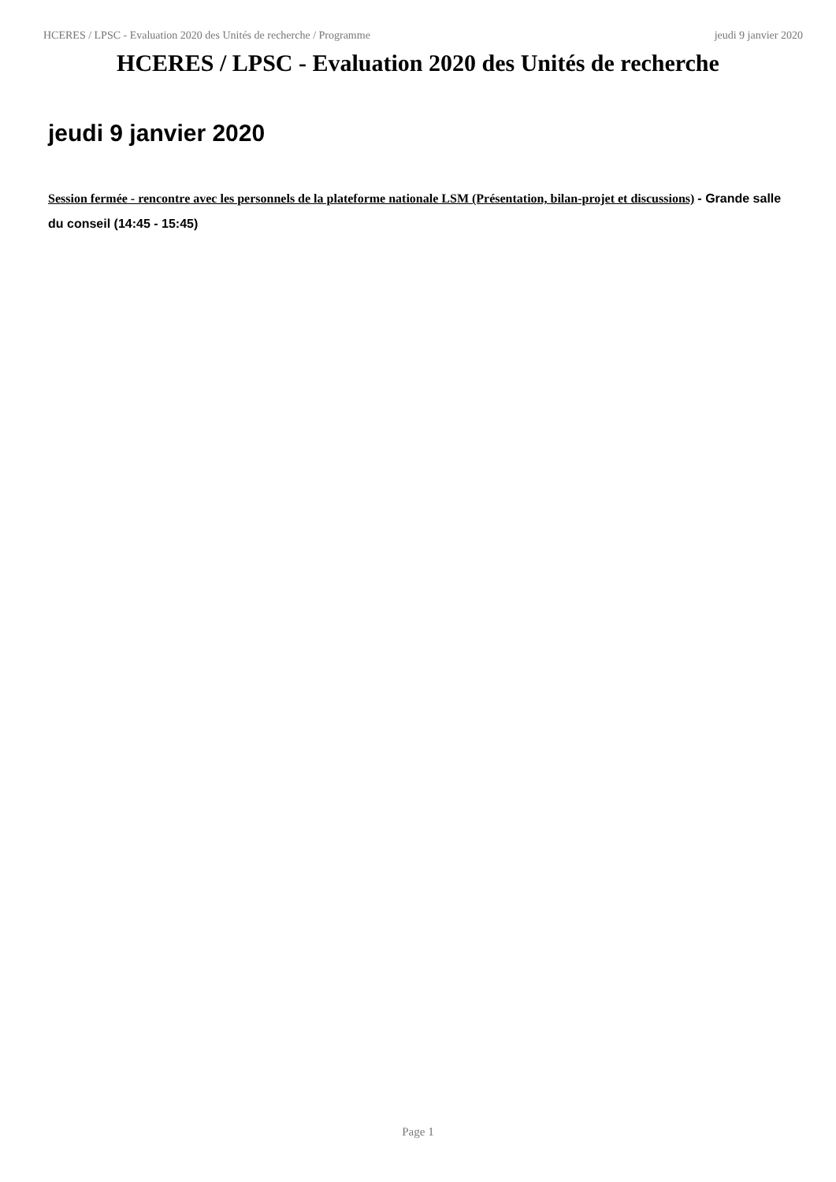HCERES / LPSC - Evaluation 2020 des Unités de recherche / Programme jeudi 9 janvier 2020
HCERES / LPSC - Evaluation 2020 des Unités de recherche
jeudi 9 janvier 2020
Session fermée - rencontre avec les personnels de la plateforme nationale LSM (Présentation, bilan-projet et discussions) - Grande salle du conseil (14:45 - 15:45)
Page 1